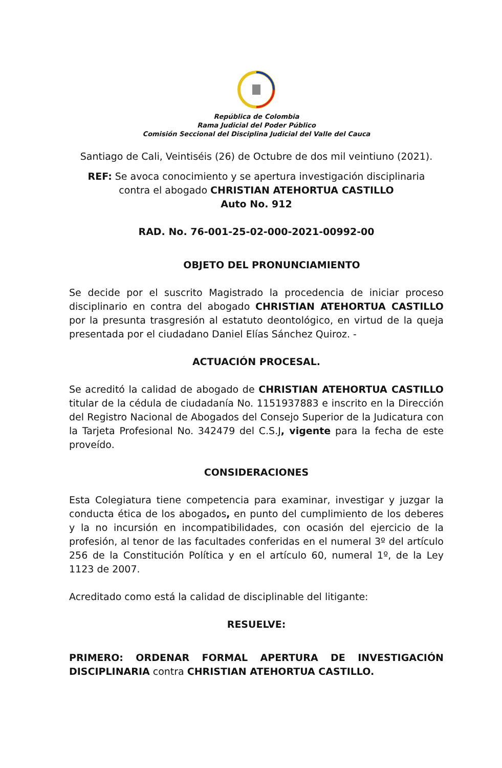República de Colombia
Rama Judicial del Poder Público
Comisión Seccional del Disciplina Judicial del Valle del Cauca
Santiago de Cali, Veintiséis (26) de Octubre de dos mil veintiuno (2021).
REF: Se avoca conocimiento y se apertura investigación disciplinaria
contra el abogado CHRISTIAN ATEHORTUA CASTILLO
Auto No. 912
RAD. No. 76-001-25-02-000-2021-00992-00
OBJETO DEL PRONUNCIAMIENTO
Se decide por el suscrito Magistrado la procedencia de iniciar proceso disciplinario en contra del abogado CHRISTIAN ATEHORTUA CASTILLO por la presunta trasgresión al estatuto deontológico, en virtud de la queja presentada por el ciudadano Daniel Elías Sánchez Quiroz. -
ACTUACIÓN PROCESAL.
Se acreditó la calidad de abogado de CHRISTIAN ATEHORTUA CASTILLO titular de la cédula de ciudadanía No. 1151937883 e inscrito en la Dirección del Registro Nacional de Abogados del Consejo Superior de la Judicatura con la Tarjeta Profesional No. 342479 del C.S.J, vigente para la fecha de este proveído.
CONSIDERACIONES
Esta Colegiatura tiene competencia para examinar, investigar y juzgar la conducta ética de los abogados, en punto del cumplimiento de los deberes y la no incursión en incompatibilidades, con ocasión del ejercicio de la profesión, al tenor de las facultades conferidas en el numeral 3º del artículo 256 de la Constitución Política y en el artículo 60, numeral 1º, de la Ley 1123 de 2007.
Acreditado como está la calidad de disciplinable del litigante:
RESUELVE:
PRIMERO: ORDENAR FORMAL APERTURA DE INVESTIGACIÓN DISCIPLINARIA contra CHRISTIAN ATEHORTUA CASTILLO.